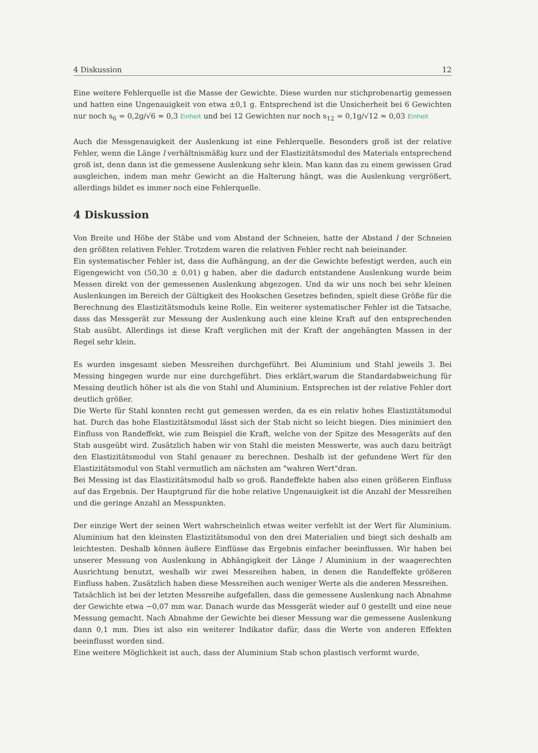4 Diskussion 12
Eine weitere Fehlerquelle ist die Masse der Gewichte. Diese wurden nur stichprobenartig gemessen und hatten eine Ungenauigkeit von etwa ±0,1 g. Entsprechend ist die Unsicherheit bei 6 Gewichten nur noch s<sub>6</sub> = 0,2g/√6 ≈ 0,3 Einheit und bei 12 Gewichten nur noch s<sub>12</sub> = 0,1g/√12 ≈ 0,03 Einheit
Auch die Messgenauigkeit der Auslenkung ist eine Fehlerquelle. Besonders groß ist der relative Fehler, wenn die Länge l verhältnismäßig kurz und der Elastizitätsmodul des Materials entsprechend groß ist, denn dann ist die gemessene Auslenkung sehr klein. Man kann das zu einem gewissen Grad ausgleichen, indem man mehr Gewicht an die Halterung hängt, was die Auslenkung vergrößert, allerdings bildet es immer noch eine Fehlerquelle.
4 Diskussion
Von Breite und Höhe der Stäbe und vom Abstand der Schneien, hatte der Abstand l der Schneien den größten relativen Fehler. Trotzdem waren die relativen Fehler recht nah beieinander.
Ein systematischer Fehler ist, dass die Aufhängung, an der die Gewichte befestigt werden, auch ein Eigengewicht von (50,30 ± 0,01) g haben, aber die dadurch entstandene Auslenkung wurde beim Messen direkt von der gemessenen Auslenkung abgezogen. Und da wir uns noch bei sehr kleinen Auslenkungen im Bereich der Gültigkeit des Hookschen Gesetzes befinden, spielt diese Größe für die Berechnung des Elastizitätsmoduls keine Rolle. Ein weiterer systematischer Fehler ist die Tatsache, dass das Messgerät zur Messung der Auslenkung auch eine kleine Kraft auf den entsprechenden Stab ausübt. Allerdings ist diese Kraft verglichen mit der Kraft der angehängten Massen in der Regel sehr klein.
Es wurden insgesamt sieben Messreihen durchgeführt. Bei Aluminium und Stahl jeweils 3. Bei Messing hingegen wurde nur eine durchgeführt. Dies erklärt,warum die Standardabweichung für Messing deutlich höher ist als die von Stahl und Aluminium. Entsprechen ist der relative Fehler dort deutlich größer.
Die Werte für Stahl konnten recht gut gemessen werden, da es ein relativ hohes Elastizitätsmodul hat. Durch das hohe Elastizitätsmodul lässt sich der Stab nicht so leicht biegen. Dies minimiert den Einfluss von Randeffekt, wie zum Beispiel die Kraft, welche von der Spitze des Messgeräts auf den Stab ausgeübt wird. Zusätzlich haben wir von Stahl die meisten Messwerte, was auch dazu beiträgt den Elastizitätsmodul von Stahl genauer zu berechnen. Deshalb ist der gefundene Wert für den Elastizitätsmodul von Stahl vermutlich am nächsten am "wahren Wert"dran.
Bei Messing ist das Elastizitätsmodul halb so groß. Randeffekte haben also einen größeren Einfluss auf das Ergebnis. Der Hauptgrund für die hohe relative Ungenauigkeit ist die Anzahl der Messreihen und die geringe Anzahl an Messpunkten.
Der einzige Wert der seinen Wert wahrscheinlich etwas weiter verfehlt ist der Wert für Aluminium. Aluminium hat den kleinsten Elastizitätsmodul von den drei Materialien und biegt sich deshalb am leichtesten. Deshalb können äußere Einflüsse das Ergebnis einfacher beeinflussen. Wir haben bei unserer Messung von Auslenkung in Abhängigkeit der Länge l Aluminium in der waagerechten Ausrichtung benutzt, weshalb wir zwei Messreihen haben, in denen die Randeffekte größeren Einfluss haben. Zusätzlich haben diese Messreihen auch weniger Werte als die anderen Messreihen.
Tatsächlich ist bei der letzten Messreihe aufgefallen, dass die gemessene Auslenkung nach Abnahme der Gewichte etwa −0,07 mm war. Danach wurde das Messgerät wieder auf 0 gestellt und eine neue Messung gemacht. Nach Abnahme der Gewichte bei dieser Messung war die gemessene Auslenkung dann 0,1 mm. Dies ist also ein weiterer Indikator dafür, dass die Werte von anderen Effekten beeinflusst worden sind.
Eine weitere Möglichkeit ist auch, dass der Aluminium Stab schon plastisch verformt wurde,